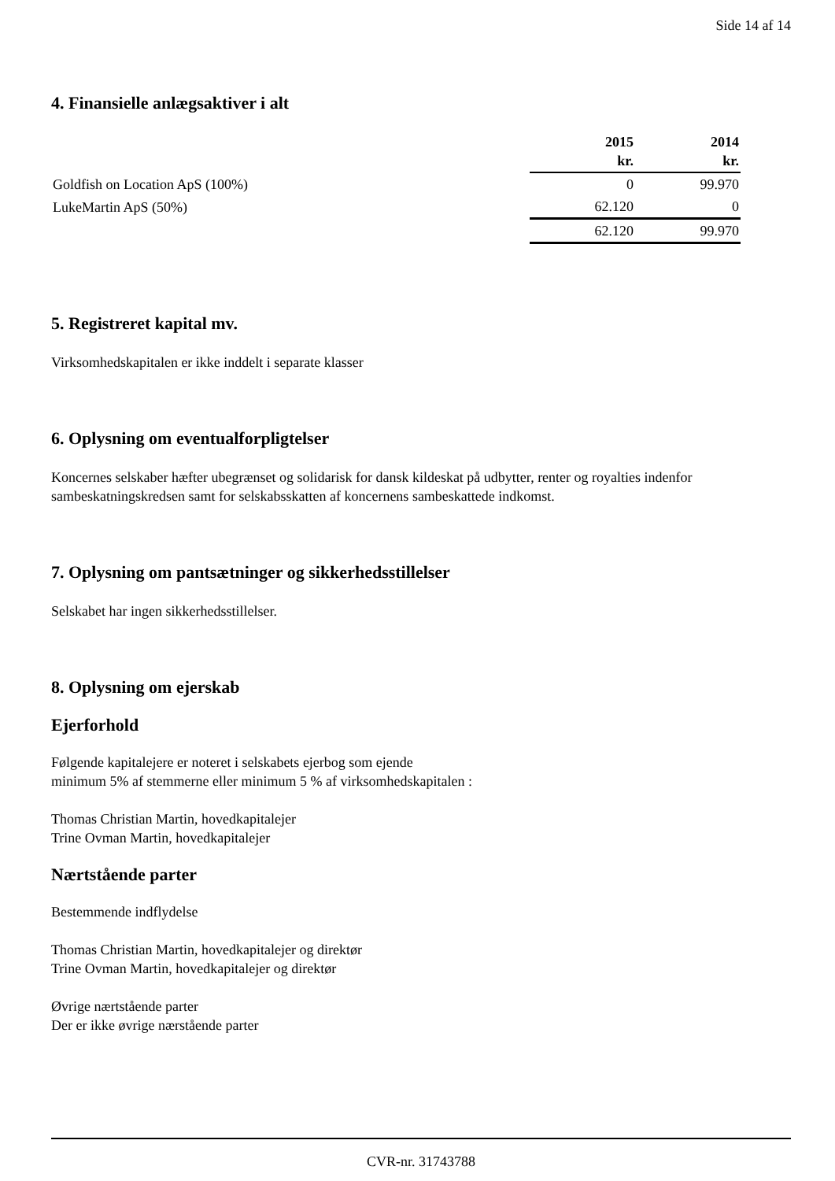Side 14 af 14
4. Finansielle anlægsaktiver i alt
| | 2015 kr. | 2014 kr. |
| --- | --- | --- |
| Goldfish on Location ApS (100%) | 0 | 99.970 |
| LukeMartin ApS (50%) | 62.120 | 0 |
| | 62.120 | 99.970 |
5. Registreret kapital mv.
Virksomhedskapitalen er ikke inddelt i separate klasser
6. Oplysning om eventualforpligtelser
Koncernes selskaber hæfter ubegrænset og solidarisk for dansk kildeskat på udbytter, renter og royalties indenfor sambeskatningskredsen samt for selskabsskatten af koncernens sambeskattede indkomst.
7. Oplysning om pantsætninger og sikkerhedsstillelser
Selskabet har ingen sikkerhedsstillelser.
8. Oplysning om ejerskab
Ejerforhold
Følgende kapitalejere er noteret i selskabets ejerbog som ejende
minimum 5% af stemmerne eller minimum 5 % af virksomhedskapitalen :
Thomas Christian Martin, hovedkapitalejer
Trine Ovman Martin, hovedkapitalejer
Nærtstående parter
Bestemmende indflydelse
Thomas Christian Martin, hovedkapitalejer og direktør
Trine Ovman Martin, hovedkapitalejer og direktør
Øvrige nærtstående parter
Der er ikke øvrige nærstående parter
CVR-nr. 31743788